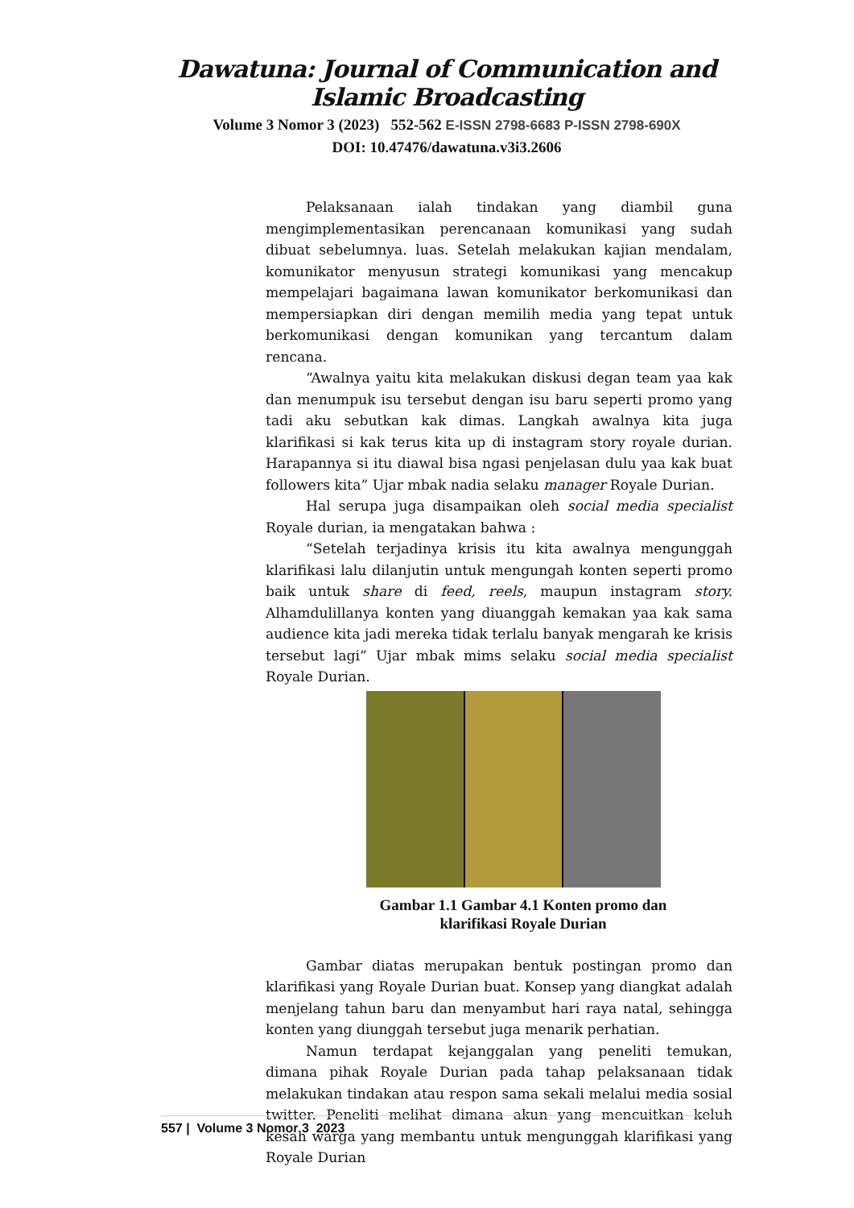Dawatuna: Journal of Communication and Islamic Broadcasting
Volume 3 Nomor 3 (2023) 552-562 E-ISSN 2798-6683 P-ISSN 2798-690X
DOI: 10.47476/dawatuna.v3i3.2606
Pelaksanaan ialah tindakan yang diambil guna mengimplementasikan perencanaan komunikasi yang sudah dibuat sebelumnya. luas. Setelah melakukan kajian mendalam, komunikator menyusun strategi komunikasi yang mencakup mempelajari bagaimana lawan komunikator berkomunikasi dan mempersiapkan diri dengan memilih media yang tepat untuk berkomunikasi dengan komunikan yang tercantum dalam rencana.
“Awalnya yaitu kita melakukan diskusi degan team yaa kak dan menumpuk isu tersebut dengan isu baru seperti promo yang tadi aku sebutkan kak dimas. Langkah awalnya kita juga klarifikasi si kak terus kita up di instagram story royale durian. Harapannya si itu diawal bisa ngasi penjelasan dulu yaa kak buat followers kita” Ujar mbak nadia selaku manager Royale Durian.
Hal serupa juga disampaikan oleh social media specialist Royale durian, ia mengatakan bahwa :
“Setelah terjadinya krisis itu kita awalnya mengunggah klarifikasi lalu dilanjutin untuk mengungah konten seperti promo baik untuk share di feed, reels, maupun instagram story. Alhamdulillanya konten yang diuanggah kemakan yaa kak sama audience kita jadi mereka tidak terlalu banyak mengarah ke krisis tersebut lagi” Ujar mbak mims selaku social media specialist Royale Durian.
Gambar 1.1 Gambar 4.1 Konten promo dan
klarifikasi Royale Durian
Gambar diatas merupakan bentuk postingan promo dan klarifikasi yang Royale Durian buat. Konsep yang diangkat adalah menjelang tahun baru dan menyambut hari raya natal, sehingga konten yang diunggah tersebut juga menarik perhatian.
Namun terdapat kejanggalan yang peneliti temukan, dimana pihak Royale Durian pada tahap pelaksanaan tidak melakukan tindakan atau respon sama sekali melalui media sosial twitter. Peneliti melihat dimana akun yang mencuitkan keluh kesah warga yang membantu untuk mengunggah klarifikasi yang Royale Durian
557 | Volume 3 Nomor 3 2023